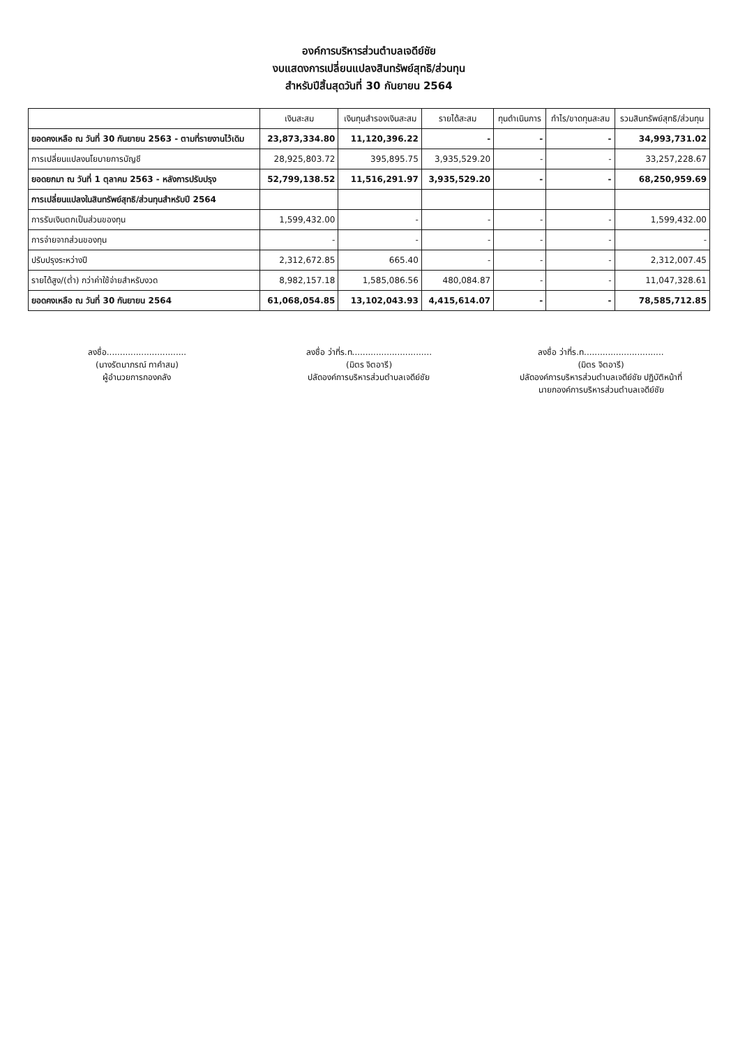องค์การบริหารส่วนตำบลเจดีย์ชัย
งบแสดงการเปลี่ยนแปลงสินทรัพย์สุทธิ/ส่วนทุน
สำหรับปีสิ้นสุดวันที่ 30 กันยายน 2564
| | เงินสะสม | เงินทุนสำรองเงินสะสม | รายได้สะสม | ทุนดำเนินการ | กำไร/ขาดทุนสะสม | รวมสินทรัพย์สุทธิ/ส่วนทุน |
| --- | --- | --- | --- | --- | --- | --- |
| ยอดคงเหลือ ณ วันที่ 30 กันยายน 2563 - ตามที่รายงานไว้เดิม | 23,873,334.80 | 11,120,396.22 | - | - | - | 34,993,731.02 |
| การเปลี่ยนแปลงนโยบายการบัญชี | 28,925,803.72 | 395,895.75 | 3,935,529.20 | - | - | 33,257,228.67 |
| ยอดยกมา ณ วันที่ 1 ตุลาคม 2563 - หลังการปรับปรุง | 52,799,138.52 | 11,516,291.97 | 3,935,529.20 | - | - | 68,250,959.69 |
| การเปลี่ยนแปลงในสินทรัพย์สุทธิ/ส่วนทุนสำหรับปี 2564 | | | | | | |
| การรับเงินตกเป็นส่วนของทุน | 1,599,432.00 | - | - | - | - | 1,599,432.00 |
| การจ่ายจากส่วนของทุน | - | - | - | - | - | - |
| ปรับปรุงระหว่างปี | 2,312,672.85 | 665.40 | - | - | - | 2,312,007.45 |
| รายได้สูง/(ต่ำ) กว่าค่าใช้จ่ายสำหรับงวด | 8,982,157.18 | 1,585,086.56 | 480,084.87 | - | - | 11,047,328.61 |
| ยอดคงเหลือ ณ วันที่ 30 กันยายน 2564 | 61,068,054.85 | 13,102,043.93 | 4,415,614.07 | - | - | 78,585,712.85 |
ลงชื่อ..............................
(นางรัตนาภรณ์ ทาคำสม)
ผู้อำนวยการกองคลัง
ลงชื่อ ว่าที่ร.ท..............................
(มิตร จิตอารี)
ปลัดองค์การบริหารส่วนตำบลเจดีย์ชัย
ลงชื่อ ว่าที่ร.ท..............................
(มิตร จิตอารี)
ปลัดองค์การบริหารส่วนตำบลเจดีย์ชัย ปฏิบัติหน้าที่
นายกองค์การบริหารส่วนตำบลเจดีย์ชัย